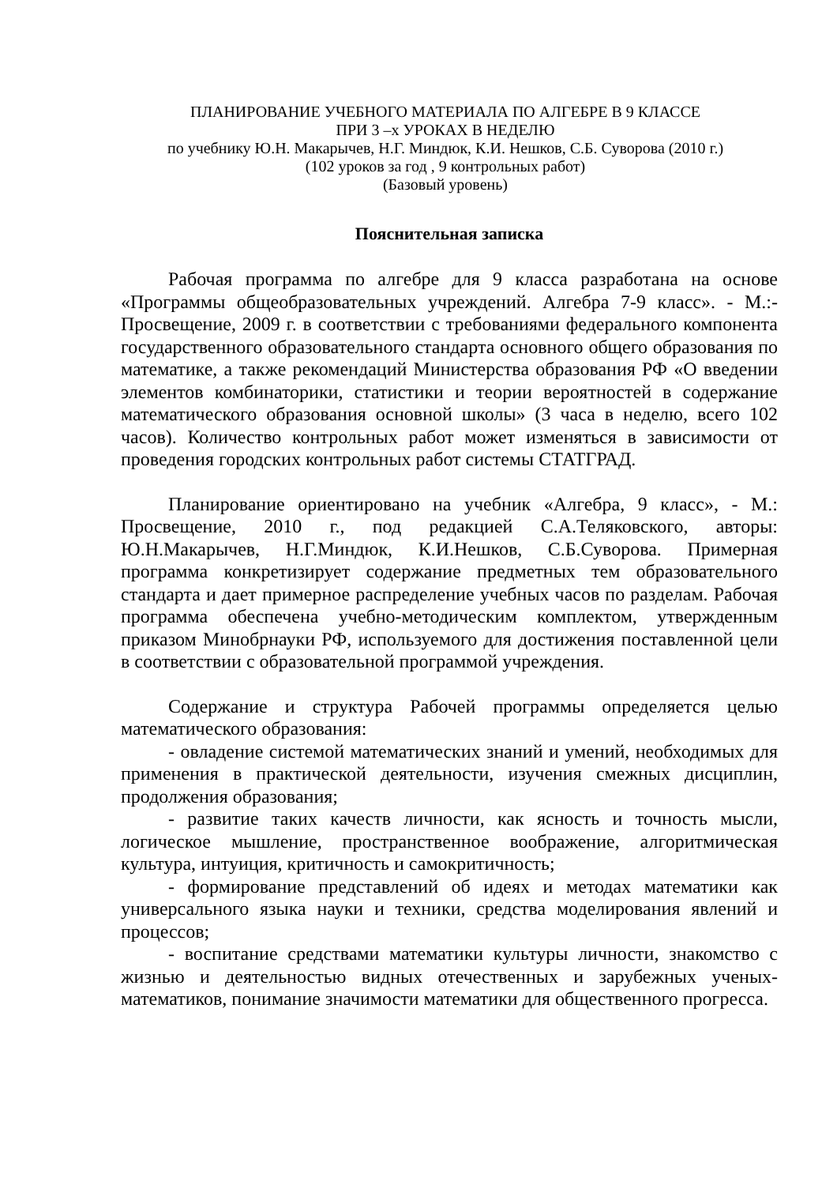ПЛАНИРОВАНИЕ УЧЕБНОГО МАТЕРИАЛА ПО АЛГЕБРЕ В 9 КЛАССЕ
ПРИ 3 –х УРОКАХ В НЕДЕЛЮ
по учебнику Ю.Н. Макарычев, Н.Г. Миндюк, К.И. Нешков, С.Б. Суворова (2010 г.)
(102 уроков за год , 9 контрольных работ)
(Базовый уровень)
Пояснительная записка
Рабочая программа по алгебре для 9 класса разработана на основе «Программы общеобразовательных учреждений. Алгебра 7-9 класс». - М.:- Просвещение, 2009 г. в соответствии с требованиями федерального компонента государственного образовательного стандарта основного общего образования по математике, а также рекомендаций Министерства образования РФ «О введении элементов комбинаторики, статистики и теории вероятностей в содержание математического образования основной школы» (3 часа в неделю, всего 102 часов). Количество контрольных работ может изменяться в зависимости от проведения городских контрольных работ системы СТАТГРАД.
Планирование ориентировано на учебник «Алгебра, 9 класс», - М.: Просвещение, 2010 г., под редакцией С.А.Теляковского, авторы: Ю.Н.Макарычев, Н.Г.Миндюк, К.И.Нешков, С.Б.Суворова. Примерная программа конкретизирует содержание предметных тем образовательного стандарта и дает примерное распределение учебных часов по разделам. Рабочая программа обеспечена учебно-методическим комплектом, утвержденным приказом Минобрнауки РФ, используемого для достижения поставленной цели в соответствии с образовательной программой учреждения.
Содержание и структура Рабочей программы определяется целью математического образования:
- овладение системой математических знаний и умений, необходимых для применения в практической деятельности, изучения смежных дисциплин, продолжения образования;
- развитие таких качеств личности, как ясность и точность мысли, логическое мышление, пространственное воображение, алгоритмическая культура, интуиция, критичность и самокритичность;
- формирование представлений об идеях и методах математики как универсального языка науки и техники, средства моделирования явлений и процессов;
- воспитание средствами математики культуры личности, знакомство с жизнью и деятельностью видных отечественных и зарубежных ученых-математиков, понимание значимости математики для общественного прогресса.